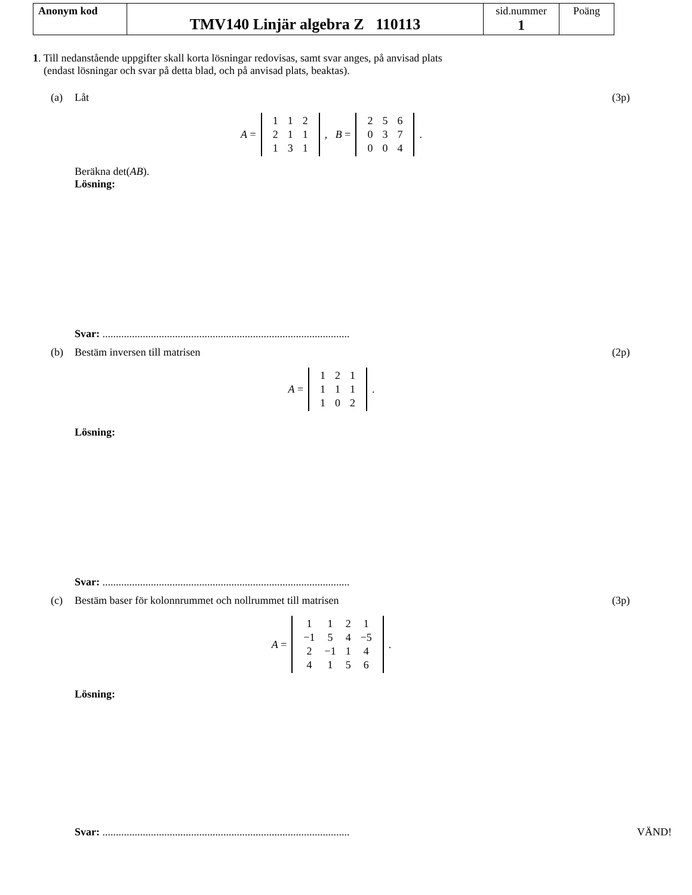| Anonym kod | TMV140 Linjär algebra Z 110113 | sid.nummer 1 | Poäng |
1. Till nedanstående uppgifter skall korta lösningar redovisas, samt svar anges, på anvisad plats
(endast lösningar och svar på detta blad, och på anvisad plats, beaktas).
(a) Låt (3p)
A =
| 1 | 1 | 2 |
| 2 | 1 | 1 |
| 1 | 3 | 1 |
, B =
| 2 | 5 | 6 |
| 0 | 3 | 7 |
| 0 | 0 | 4 |
.
Beräkna det(AB).
Lösning:
Svar: ............................................................................................
(b) Bestäm inversen till matrisen (2p)
A =
| 1 | 2 | 1 |
| 1 | 1 | 1 |
| 1 | 0 | 2 |
.
Lösning:
Svar: ............................................................................................
(c) Bestäm baser för kolonnrummet och nollrummet till matrisen
(3p)
A =
| 1 | 1 | 2 | 1 |
| −1 | 5 | 4 | −5 |
| 2 | −1 | 1 | 4 |
| 4 | 1 | 5 | 6 |
.
Lösning:
Svar: ............................................................................................ VÄND!